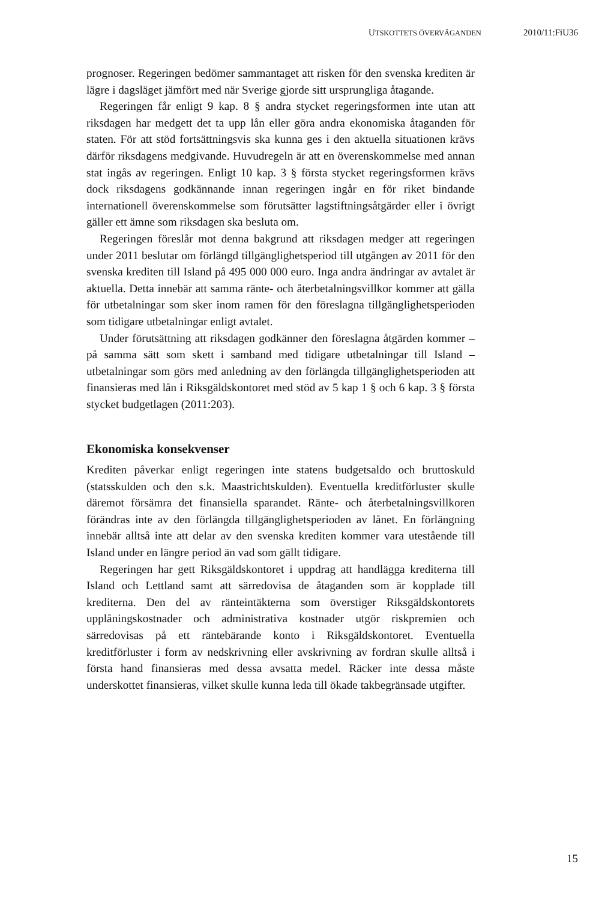UTSKOTTETS ÖVERVÄGANDEN 2010/11:FiU36
prognoser. Regeringen bedömer sammantaget att risken för den svenska krediten är lägre i dagsläget jämfört med när Sverige gjorde sitt ursprungliga åtagande.
Regeringen får enligt 9 kap. 8 § andra stycket regeringsformen inte utan att riksdagen har medgett det ta upp lån eller göra andra ekonomiska åtaganden för staten. För att stöd fortsättningsvis ska kunna ges i den aktuella situationen krävs därför riksdagens medgivande. Huvudregeln är att en överenskommelse med annan stat ingås av regeringen. Enligt 10 kap. 3 § första stycket regeringsformen krävs dock riksdagens godkännande innan regeringen ingår en för riket bindande internationell överenskommelse som förutsätter lagstiftningsåtgärder eller i övrigt gäller ett ämne som riksdagen ska besluta om.
Regeringen föreslår mot denna bakgrund att riksdagen medger att regeringen under 2011 beslutar om förlängd tillgänglighetsperiod till utgången av 2011 för den svenska krediten till Island på 495 000 000 euro. Inga andra ändringar av avtalet är aktuella. Detta innebär att samma ränte- och återbetalningsvillkor kommer att gälla för utbetalningar som sker inom ramen för den föreslagna tillgänglighetsperioden som tidigare utbetalningar enligt avtalet.
Under förutsättning att riksdagen godkänner den föreslagna åtgärden kommer – på samma sätt som skett i samband med tidigare utbetalningar till Island – utbetalningar som görs med anledning av den förlängda tillgänglighetsperioden att finansieras med lån i Riksgäldskontoret med stöd av 5 kap 1 § och 6 kap. 3 § första stycket budgetlagen (2011:203).
Ekonomiska konsekvenser
Krediten påverkar enligt regeringen inte statens budgetsaldo och bruttoskuld (statsskulden och den s.k. Maastrichtskulden). Eventuella kreditförluster skulle däremot försämra det finansiella sparandet. Ränte- och återbetalningsvillkoren förändras inte av den förlängda tillgänglighetsperioden av lånet. En förlängning innebär alltså inte att delar av den svenska krediten kommer vara utestående till Island under en längre period än vad som gällt tidigare.
Regeringen har gett Riksgäldskontoret i uppdrag att handlägga krediterna till Island och Lettland samt att särredovisa de åtaganden som är kopplade till krediterna. Den del av ränteintäkterna som överstiger Riksgäldskontorets upplåningskostnader och administrativa kostnader utgör riskpremien och särredovisas på ett räntebärande konto i Riksgäldskontoret. Eventuella kreditförluster i form av nedskrivning eller avskrivning av fordran skulle alltså i första hand finansieras med dessa avsatta medel. Räcker inte dessa måste underskottet finansieras, vilket skulle kunna leda till ökade takbegränsade utgifter.
15